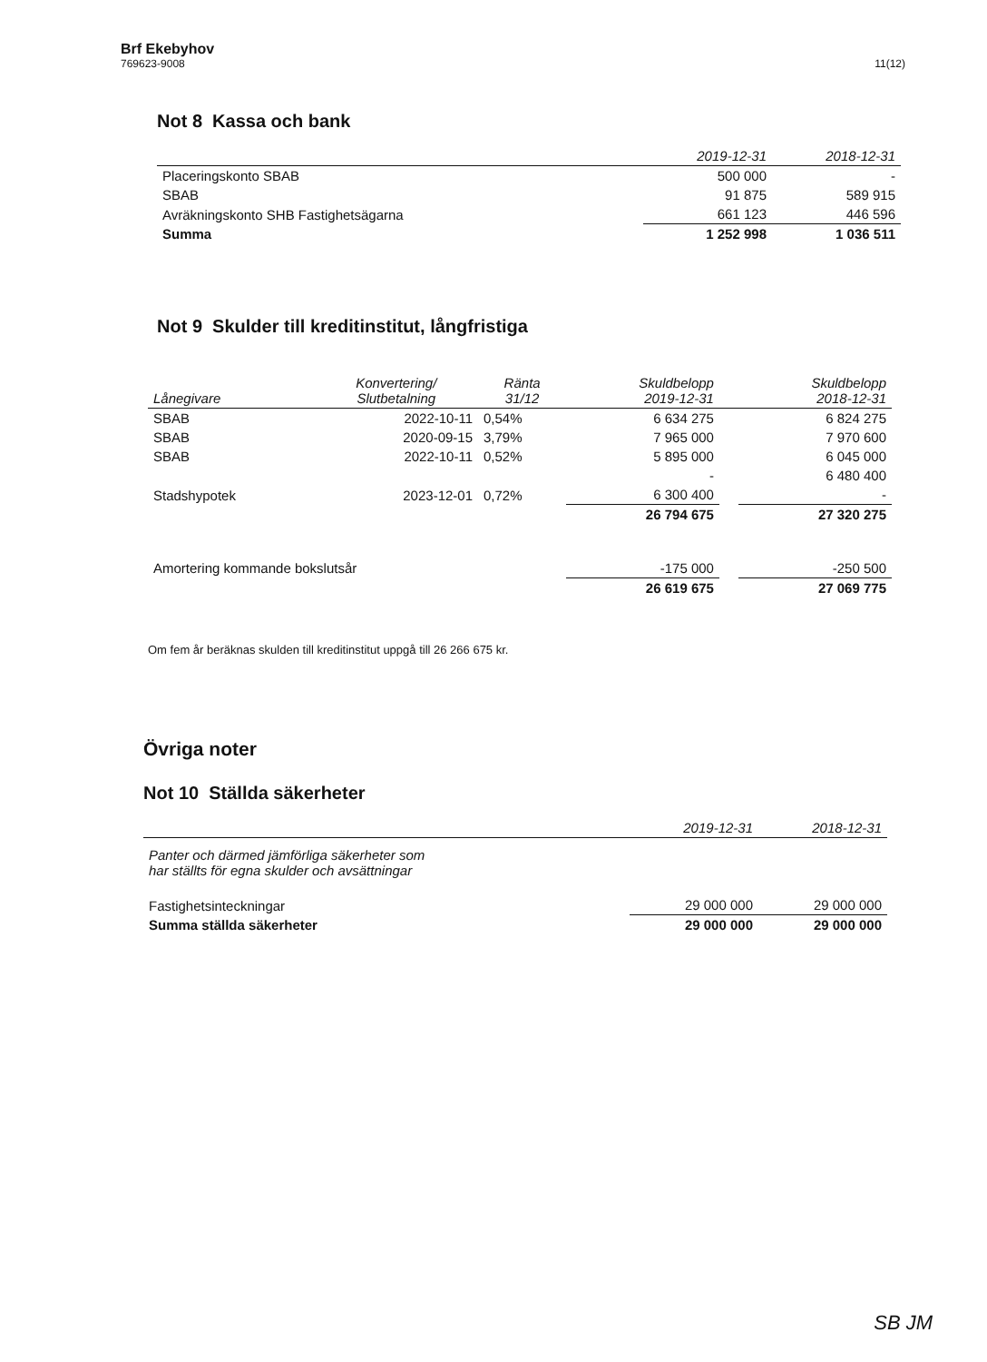Brf Ekebyhov
769623-9008
11(12)
Not 8 Kassa och bank
| | 2019-12-31 | 2018-12-31 |
| --- | --- | --- |
| Placeringskonto SBAB | 500 000 | - |
| SBAB | 91 875 | 589 915 |
| Avräkningskonto SHB Fastighetsägarna | 661 123 | 446 596 |
| Summa | 1 252 998 | 1 036 511 |
Not 9 Skulder till kreditinstitut, långfristiga
| Lånegivare | Konvertering/ Slutbetalning | Ränta 31/12 | Skuldbelopp 2019-12-31 | | Skuldbelopp 2018-12-31 |
| --- | --- | --- | --- | --- | --- |
| SBAB | 2022-10-11 | 0,54% | 6 634 275 | | 6 824 275 |
| SBAB | 2020-09-15 | 3,79% | 7 965 000 | | 7 970 600 |
| SBAB | 2022-10-11 | 0,52% | 5 895 000 | | 6 045 000 |
| | | | - | | 6 480 400 |
| Stadshypotek | 2023-12-01 | 0,72% | 6 300 400 | | - |
| | | | 26 794 675 | | 27 320 275 |
| Amortering kommande bokslutsår | | | -175 000 | | -250 500 |
| | | | 26 619 675 | | 27 069 775 |
Om fem år beräknas skulden till kreditinstitut uppgå till 26 266 675 kr.
Övriga noter
Not 10 Ställda säkerheter
| | 2019-12-31 | 2018-12-31 |
| --- | --- | --- |
| Panter och därmed jämförliga säkerheter som har ställts för egna skulder och avsättningar | | |
| Fastighetsinteckningar | 29 000 000 | 29 000 000 |
| Summa ställda säkerheter | 29 000 000 | 29 000 000 |
SB JM